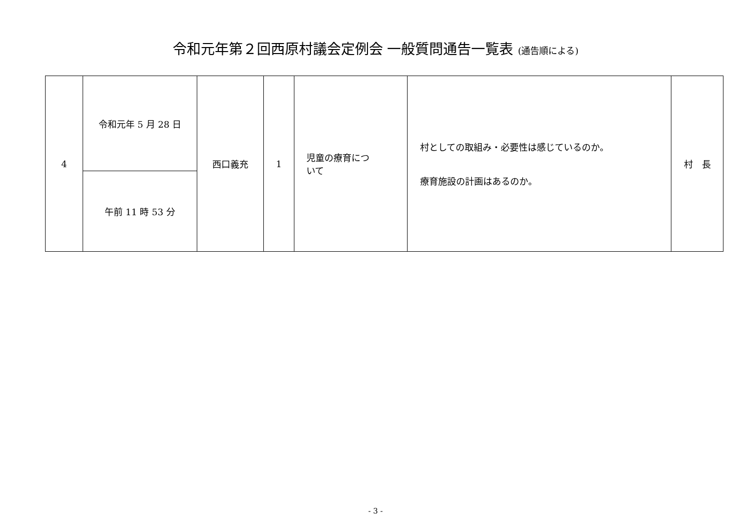令和元年第２回西原村議会定例会 一般質問通告一覧表 (通告順による)
| 4 | 令和元年 5 月 28 日 | 西口義充 | 1 | 児童の療育につ いて | 村としての取組み・必要性は感じているのか。 療育施設の計画はあるのか。 | 村 長 |
| | 午前 11 時 53 分 | | | | | |
- 3 -